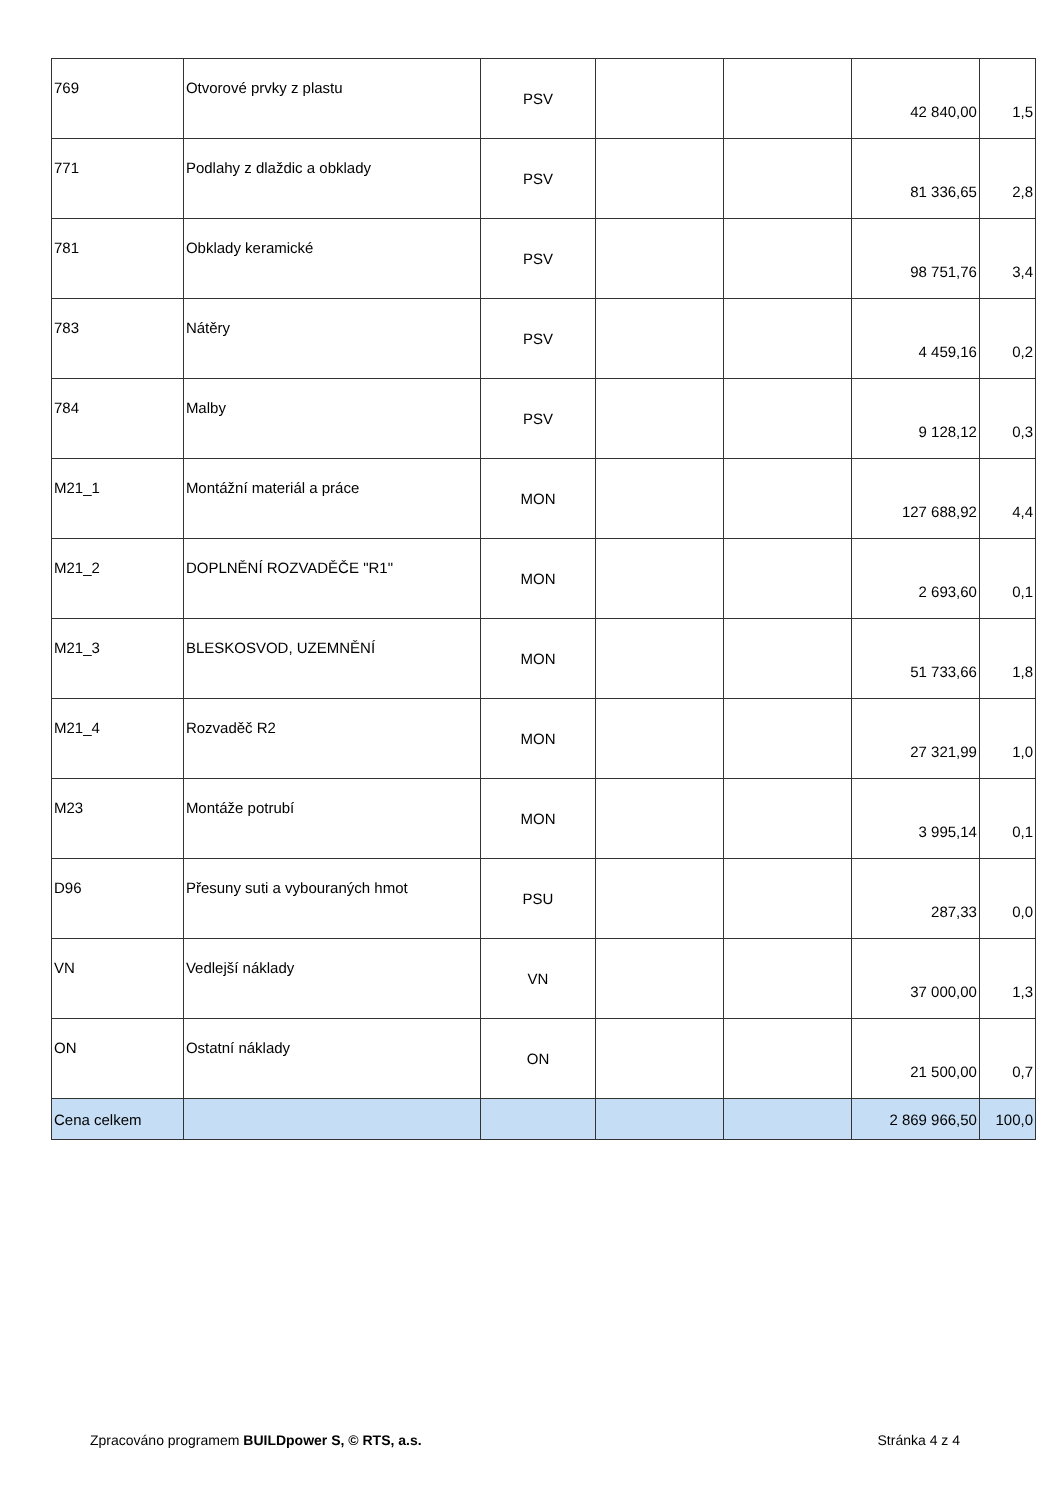| 769 | Otvorové prvky z plastu | PSV | | | 42 840,00 | 1,5 |
| 771 | Podlahy z dlaždic a obklady | PSV | | | 81 336,65 | 2,8 |
| 781 | Obklady keramické | PSV | | | 98 751,76 | 3,4 |
| 783 | Nátěry | PSV | | | 4 459,16 | 0,2 |
| 784 | Malby | PSV | | | 9 128,12 | 0,3 |
| M21_1 | Montážní materiál a práce | MON | | | 127 688,92 | 4,4 |
| M21_2 | DOPLNĚNÍ ROZVADĚČE "R1" | MON | | | 2 693,60 | 0,1 |
| M21_3 | BLESKOSVOD, UZEMNĚNÍ | MON | | | 51 733,66 | 1,8 |
| M21_4 | Rozvaděč R2 | MON | | | 27 321,99 | 1,0 |
| M23 | Montáže potrubí | MON | | | 3 995,14 | 0,1 |
| D96 | Přesuny suti a vybouraných hmot | PSU | | | 287,33 | 0,0 |
| VN | Vedlejší náklady | VN | | | 37 000,00 | 1,3 |
| ON | Ostatní náklady | ON | | | 21 500,00 | 0,7 |
| Cena celkem | | | | | 2 869 966,50 | 100,0 |
Zpracováno programem BUILDpower S, © RTS, a.s. Stránka 4 z 4